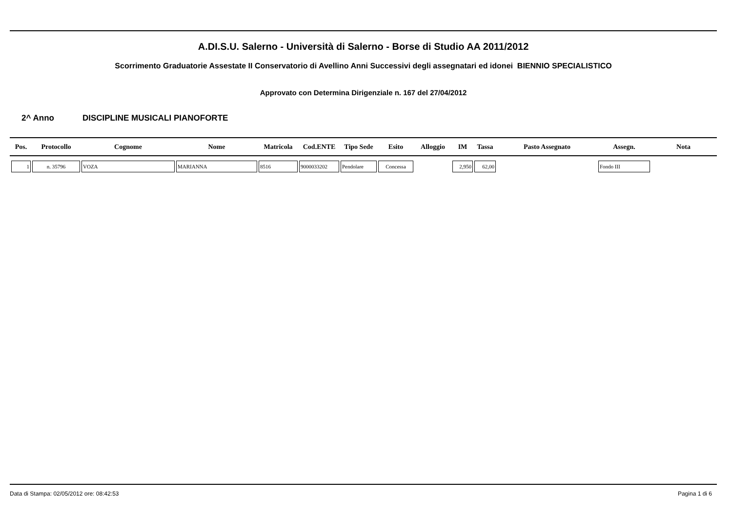A.DI.S.U. Salerno - Università di Salerno - Borse di Studio AA 2011/2012
Scorrimento Graduatorie Assestate II Conservatorio di Avellino Anni Successivi degli assegnatari ed idonei BIENNIO SPECIALISTICO
Approvato con Determina Dirigenziale n. 167 del 27/04/2012
2^ Anno DISCIPLINE MUSICALI PIANOFORTE
| Pos. | Protocollo | Cognome | Nome | Matricola | Cod.ENTE | Tipo Sede | Esito | Alloggio | IM | Tassa | Pasto Assegnato | Assegn. | Nota |
| --- | --- | --- | --- | --- | --- | --- | --- | --- | --- | --- | --- | --- | --- |
| 1 | n. 35796 | VOZA | MARIANNA | 8516 | 9000033202 | Pendolare | Concessa | | 2,950 | 62,00 | | Fondo III | |
Data di Stampa: 02/05/2012 ore: 08:42:53 Pagina 1 di 6